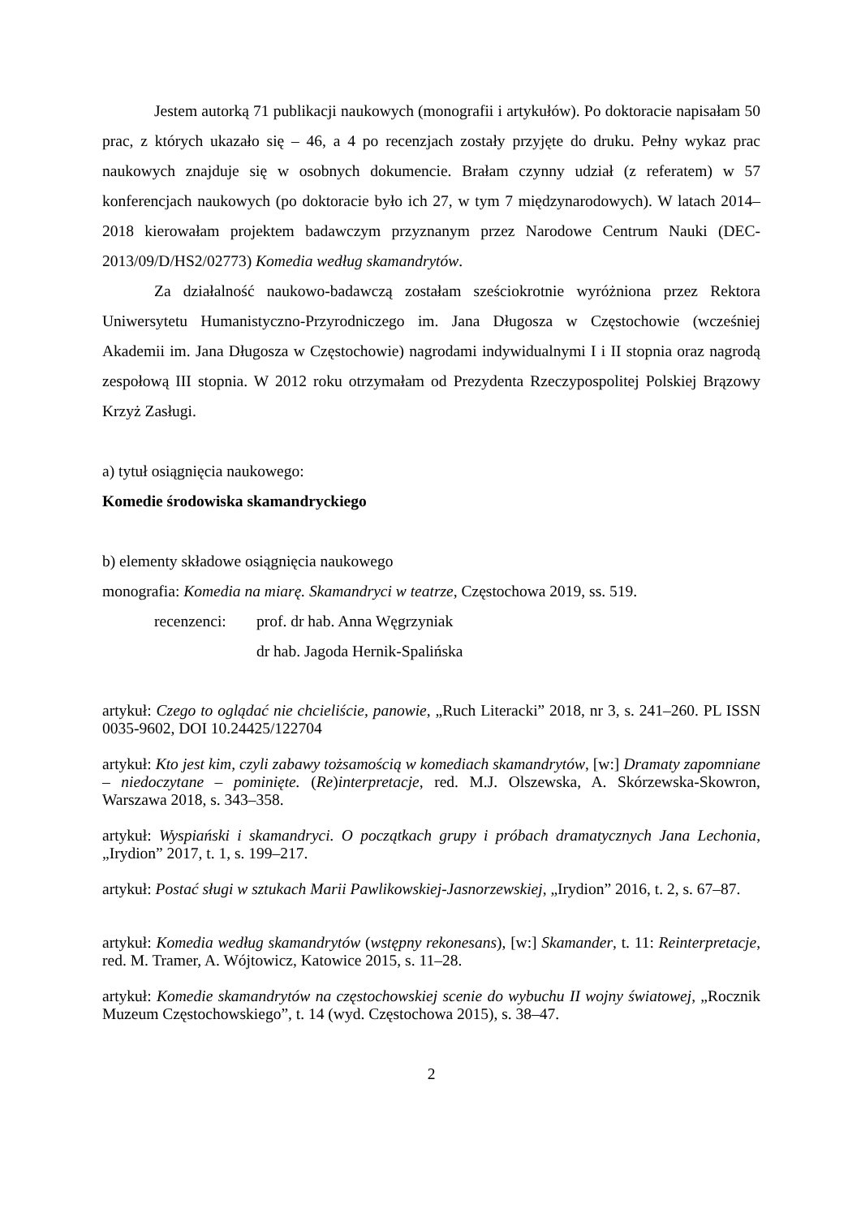Jestem autorką 71 publikacji naukowych (monografii i artykułów). Po doktoracie napisałam 50 prac, z których ukazało się – 46, a 4 po recenzjach zostały przyjęte do druku. Pełny wykaz prac naukowych znajduje się w osobnych dokumencie. Brałam czynny udział (z referatem) w 57 konferencjach naukowych (po doktoracie było ich 27, w tym 7 międzynarodowych). W latach 2014–2018 kierowałam projektem badawczym przyznanym przez Narodowe Centrum Nauki (DEC-2013/09/D/HS2/02773) Komedia według skamandrytów.
Za działalność naukowo-badawczą zostałam sześciokrotnie wyróżniona przez Rektora Uniwersytetu Humanistyczno-Przyrodniczego im. Jana Długosza w Częstochowie (wcześniej Akademii im. Jana Długosza w Częstochowie) nagrodami indywidualnymi I i II stopnia oraz nagrodą zespołową III stopnia. W 2012 roku otrzymałam od Prezydenta Rzeczypospolitej Polskiej Brązowy Krzyż Zasługi.
a) tytuł osiągnięcia naukowego:
Komedie środowiska skamandryckiego
b) elementy składowe osiągnięcia naukowego
monografia: Komedia na miarę. Skamandryci w teatrze, Częstochowa 2019, ss. 519.
recenzenci: prof. dr hab. Anna Węgrzyniak
dr hab. Jagoda Hernik-Spalińska
artykuł: Czego to oglądać nie chcieliście, panowie, „Ruch Literacki” 2018, nr 3, s. 241–260. PL ISSN 0035-9602, DOI 10.24425/122704
artykuł: Kto jest kim, czyli zabawy tożsamością w komediach skamandrytów, [w:] Dramaty zapomniane – niedoczytane – pominięte. (Re)interpretacje, red. M.J. Olszewska, A. Skórzewska-Skowron, Warszawa 2018, s. 343–358.
artykuł: Wyspiański i skamandryci. O początkach grupy i próbach dramatycznych Jana Lechonia, „Irydion” 2017, t. 1, s. 199–217.
artykuł: Postać sługi w sztukach Marii Pawlikowskiej-Jasnorzewskiej, „Irydion” 2016, t. 2, s. 67–87.
artykuł: Komedia według skamandrytów (wstępny rekonesans), [w:] Skamander, t. 11: Reinterpretacje, red. M. Tramer, A. Wójtowicz, Katowice 2015, s. 11–28.
artykuł: Komedie skamandrytów na częstochowskiej scenie do wybuchu II wojny światowej, „Rocznik Muzeum Częstochowskiego”, t. 14 (wyd. Częstochowa 2015), s. 38–47.
2